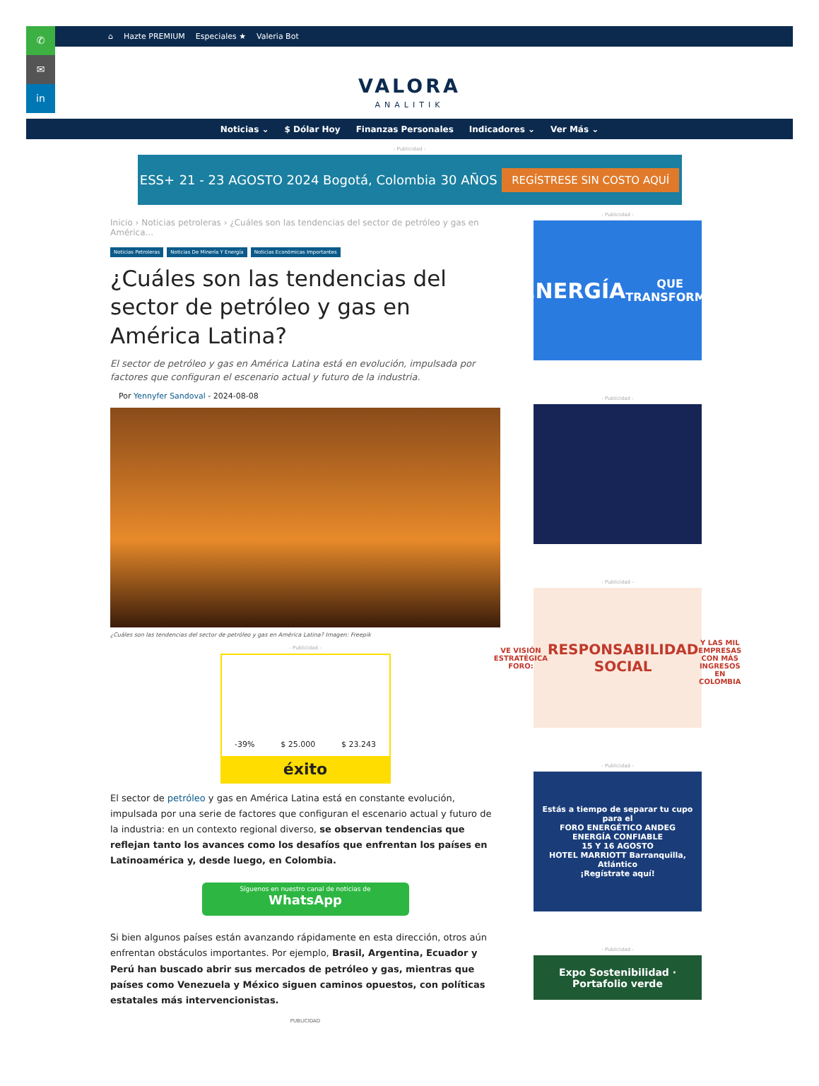✆
✉
in
⌂ Hazte PREMIUM Especiales ★ Valeria Bot
VALORA
ANALITIK
Noticias ⌄ $ Dólar Hoy Finanzas Personales Indicadores ⌄ Ver Más ⌄
- Publicidad -
ESS+ 21 - 23 AGOSTO 2024 Bogotá, Colombia 30 AÑOS REGÍSTRESE SIN COSTO AQUÍ
Inicio › Noticias petroleras › ¿Cuáles son las tendencias del sector de petróleo y gas en América...
Noticias Petroleras Noticias De Minería Y Energía Noticias Económicas Importantes
¿Cuáles son las tendencias del sector de petróleo y gas en América Latina?
El sector de petróleo y gas en América Latina está en evolución, impulsada por factores que configuran el escenario actual y futuro de la industria.
Por Yennyfer Sandoval - 2024-08-08
¿Cuáles son las tendencias del sector de petróleo y gas en América Latina? Imagen: Freepik
- Publicidad -
-39% $ 25.000 $ 23.243
éxito
El sector de petróleo y gas en América Latina está en constante evolución, impulsada por una serie de factores que configuran el escenario actual y futuro de la industria: en un contexto regional diverso, se observan tendencias que reflejan tanto los avances como los desafíos que enfrentan los países en Latinoamérica y, desde luego, en Colombia.
Síguenos en nuestro canal de noticias de
WhatsApp
Si bien algunos países están avanzando rápidamente en esta dirección, otros aún enfrentan obstáculos importantes. Por ejemplo, Brasil, Argentina, Ecuador y Perú han buscado abrir sus mercados de petróleo y gas, mientras que países como Venezuela y México siguen caminos opuestos, con políticas estatales más intervencionistas.
PUBLICIDAD
- Publicidad -
ENERGÍA
QUE TRANSFORMA
- Publicidad -
- Publicidad -
VE VISIÓN ESTRATÉGICA
FORO:
RESPONSABILIDAD SOCIAL
Y LAS MIL EMPRESAS CON MÁS INGRESOS EN COLOMBIA
- Publicidad -
Estás a tiempo de separar tu cupo para el
FORO ENERGÉTICO ANDEG
ENERGÍA CONFIABLE
15 Y 16 AGOSTO
HOTEL MARRIOTT Barranquilla, Atlántico
¡Regístrate aquí!
- Publicidad -
Expo Sostenibilidad · Portafolio verde